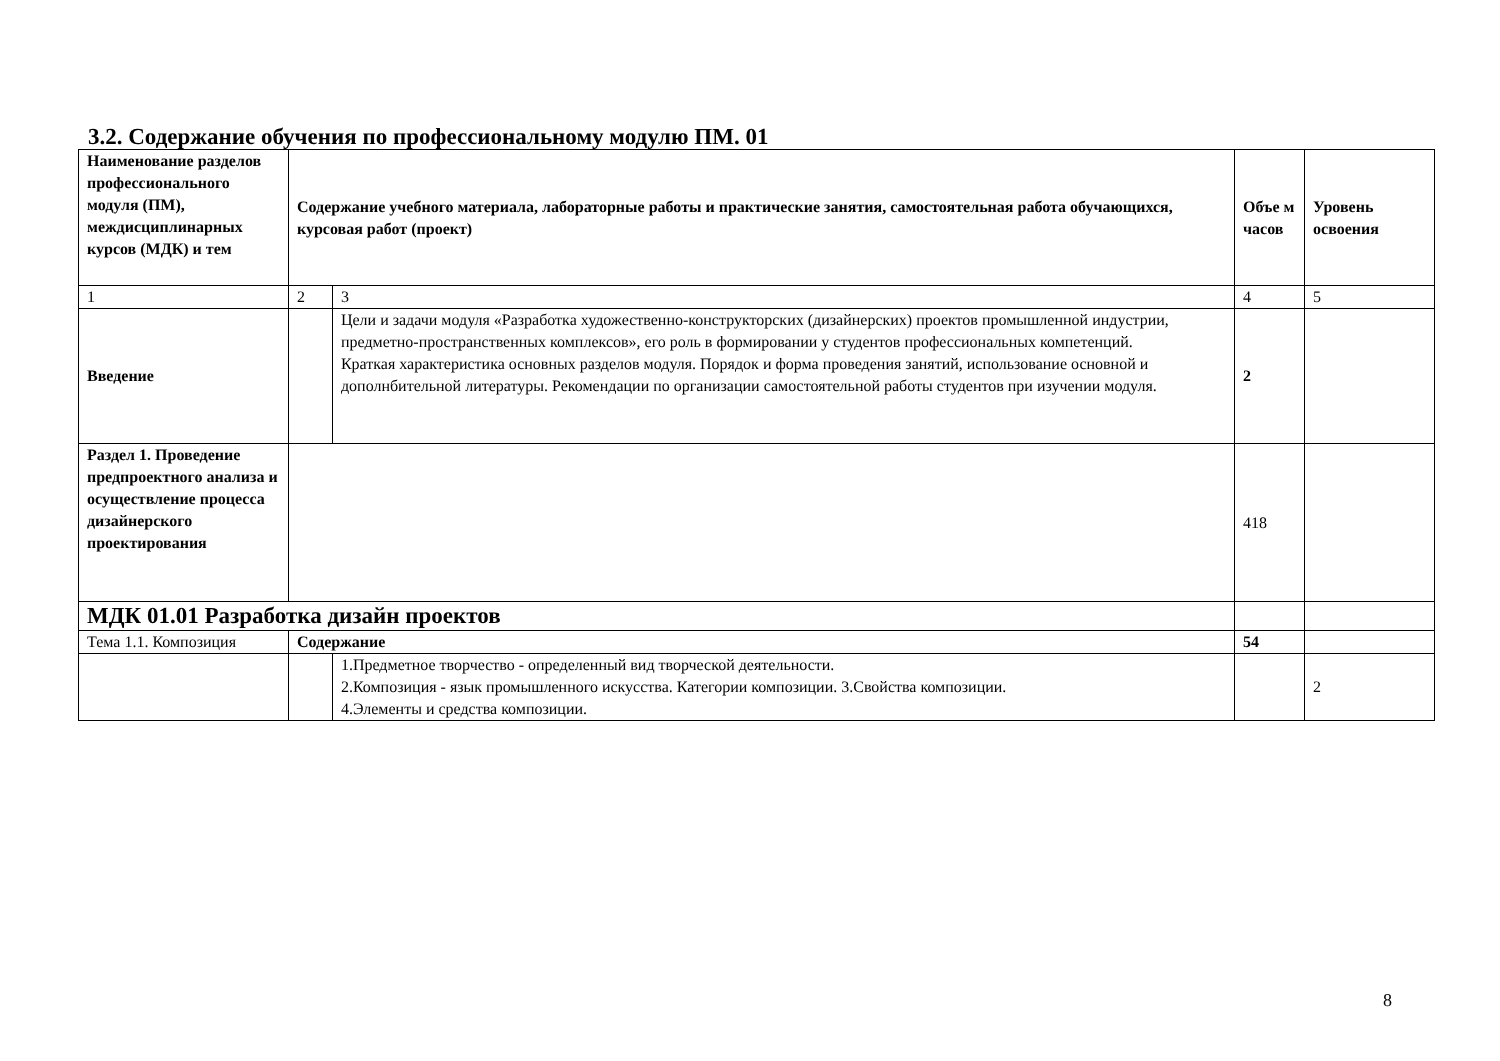3.2. Содержание обучения по профессиональному модулю ПМ. 01
| Наименование разделов профессионального модуля (ПМ), междисциплинарных курсов (МДК) и тем | Содержание учебного материала, лабораторные работы и практические занятия, самостоятельная работа обучающихся, курсовая работ (проект) | | Объе м часов | Уровень освоения |
| --- | --- | --- | --- | --- |
| 1 | 2 | 3 | 4 | 5 |
| Введение | | Цели и задачи модуля «Разработка художественно-конструкторских (дизайнерских) проектов промышленной индустрии, предметно-пространственных комплексов», его роль в формировании у студентов профессиональных компетенций. Краткая характеристика основных разделов модуля. Порядок и форма проведения занятий, использование основной и дополнбительной литературы. Рекомендации по организации самостоятельной работы студентов при изучении модуля. | 2 | |
| Раздел 1. Проведение предпроектного анализа и осуществление процесса дизайнерского проектирования | | | 418 | |
| МДК 01.01 Разработка дизайн проектов | | | | |
| Тема 1.1. Композиция | Содержание | | 54 | |
| | | 1.Предметное творчество - определенный вид творческой деятельности. 2.Композиция - язык промышленного искусства. Категории композиции. 3.Свойства композиции. 4.Элементы и средства композиции. | | 2 |
8